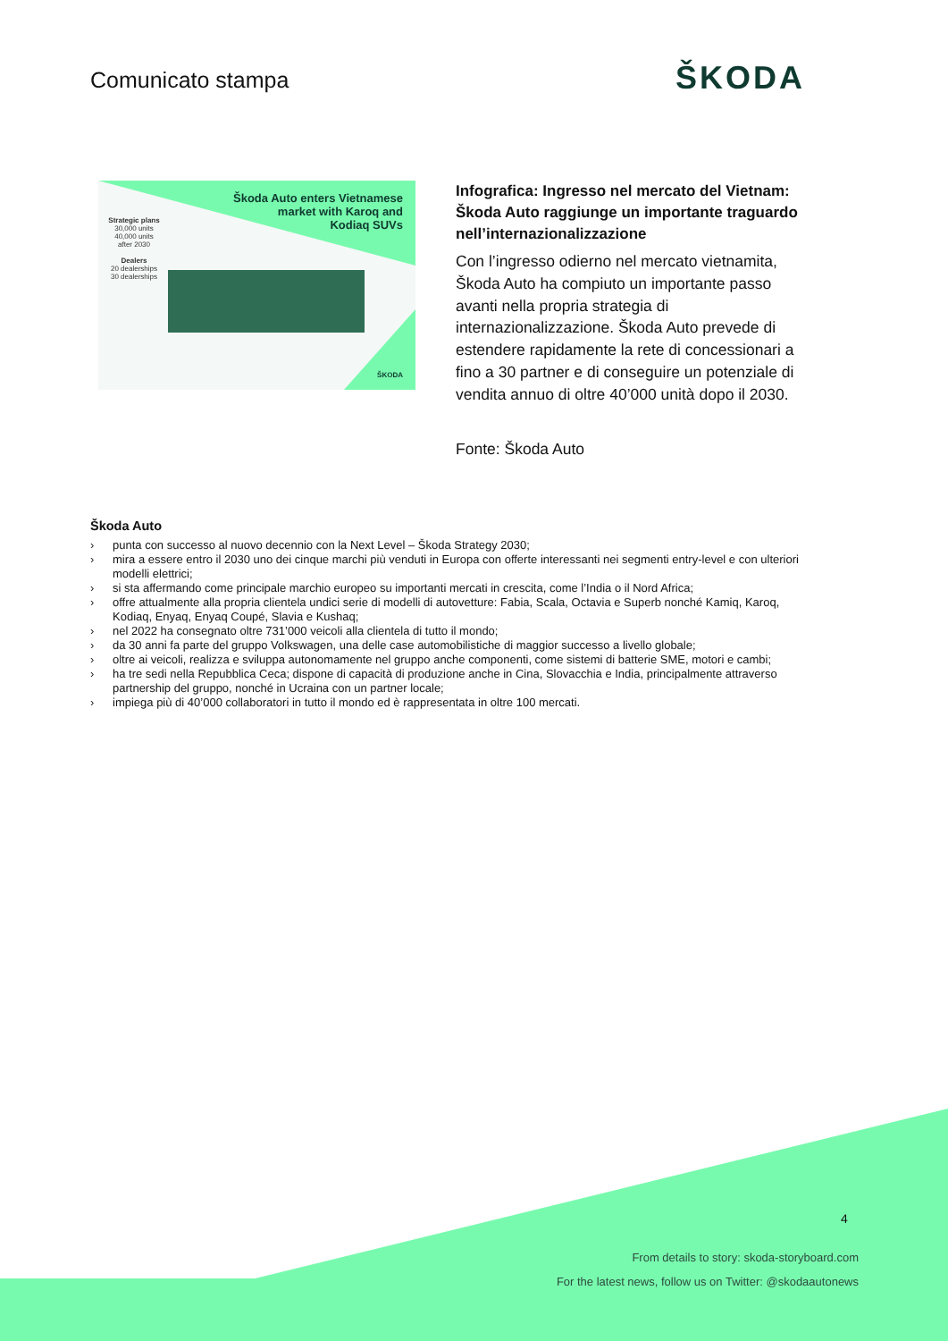Comunicato stampa ŠKODA
Škoda Auto enters Vietnamese
market with Karoq and
Kodiaq SUVs
Strategic plans
30,000 units
40,000 units
after 2030
Dealers
20 dealerships
30 dealerships
ŠKODA
Infografica: Ingresso nel mercato del Vietnam: Škoda Auto raggiunge un importante traguardo nell’internazionalizzazione
Con l’ingresso odierno nel mercato vietnamita, Škoda Auto ha compiuto un importante passo avanti nella propria strategia di internazionalizzazione. Škoda Auto prevede di estendere rapidamente la rete di concessionari a fino a 30 partner e di conseguire un potenziale di vendita annuo di oltre 40’000 unità dopo il 2030.
Fonte: Škoda Auto
Škoda Auto
› punta con successo al nuovo decennio con la Next Level – Škoda Strategy 2030;
› mira a essere entro il 2030 uno dei cinque marchi più venduti in Europa con offerte interessanti nei segmenti entry-level e con ulteriori modelli elettrici;
› si sta affermando come principale marchio europeo su importanti mercati in crescita, come l’India o il Nord Africa;
› offre attualmente alla propria clientela undici serie di modelli di autovetture: Fabia, Scala, Octavia e Superb nonché Kamiq, Karoq, Kodiaq, Enyaq, Enyaq Coupé, Slavia e Kushaq;
› nel 2022 ha consegnato oltre 731’000 veicoli alla clientela di tutto il mondo;
› da 30 anni fa parte del gruppo Volkswagen, una delle case automobilistiche di maggior successo a livello globale;
› oltre ai veicoli, realizza e sviluppa autonomamente nel gruppo anche componenti, come sistemi di batterie SME, motori e cambi;
› ha tre sedi nella Repubblica Ceca; dispone di capacità di produzione anche in Cina, Slovacchia e India, principalmente attraverso partnership del gruppo, nonché in Ucraina con un partner locale;
› impiega più di 40’000 collaboratori in tutto il mondo ed è rappresentata in oltre 100 mercati.
4
From details to story: skoda-storyboard.com
For the latest news, follow us on Twitter: @skodaautonews